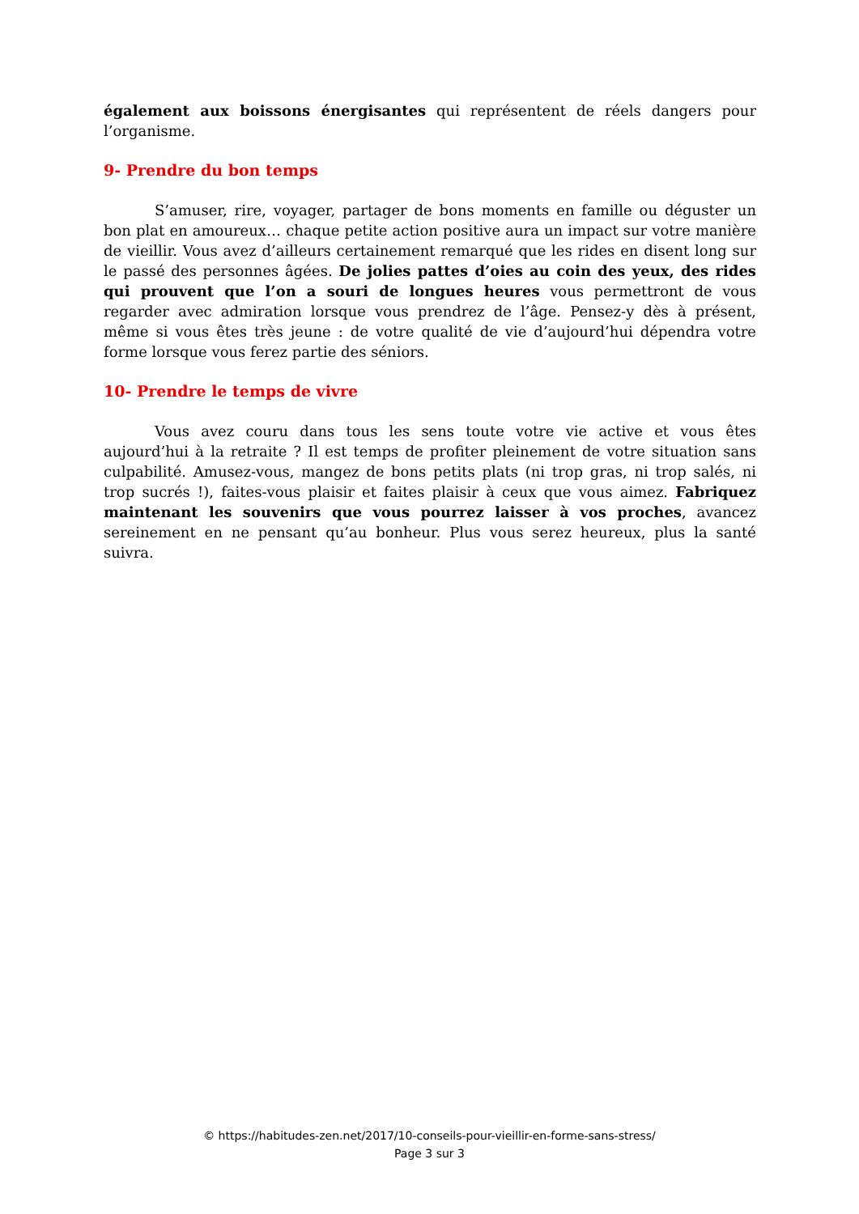également aux boissons énergisantes qui représentent de réels dangers pour l’organisme.
9- Prendre du bon temps
S’amuser, rire, voyager, partager de bons moments en famille ou déguster un bon plat en amoureux… chaque petite action positive aura un impact sur votre manière de vieillir. Vous avez d’ailleurs certainement remarqué que les rides en disent long sur le passé des personnes âgées. De jolies pattes d’oies au coin des yeux, des rides qui prouvent que l’on a souri de longues heures vous permettront de vous regarder avec admiration lorsque vous prendrez de l’âge. Pensez-y dès à présent, même si vous êtes très jeune : de votre qualité de vie d’aujourd’hui dépendra votre forme lorsque vous ferez partie des séniors.
10- Prendre le temps de vivre
Vous avez couru dans tous les sens toute votre vie active et vous êtes aujourd’hui à la retraite ? Il est temps de profiter pleinement de votre situation sans culpabilité. Amusez-vous, mangez de bons petits plats (ni trop gras, ni trop salés, ni trop sucrés !), faites-vous plaisir et faites plaisir à ceux que vous aimez. Fabriquez maintenant les souvenirs que vous pourrez laisser à vos proches, avancez sereinement en ne pensant qu’au bonheur. Plus vous serez heureux, plus la santé suivra.
© https://habitudes-zen.net/2017/10-conseils-pour-vieillir-en-forme-sans-stress/
Page 3 sur 3